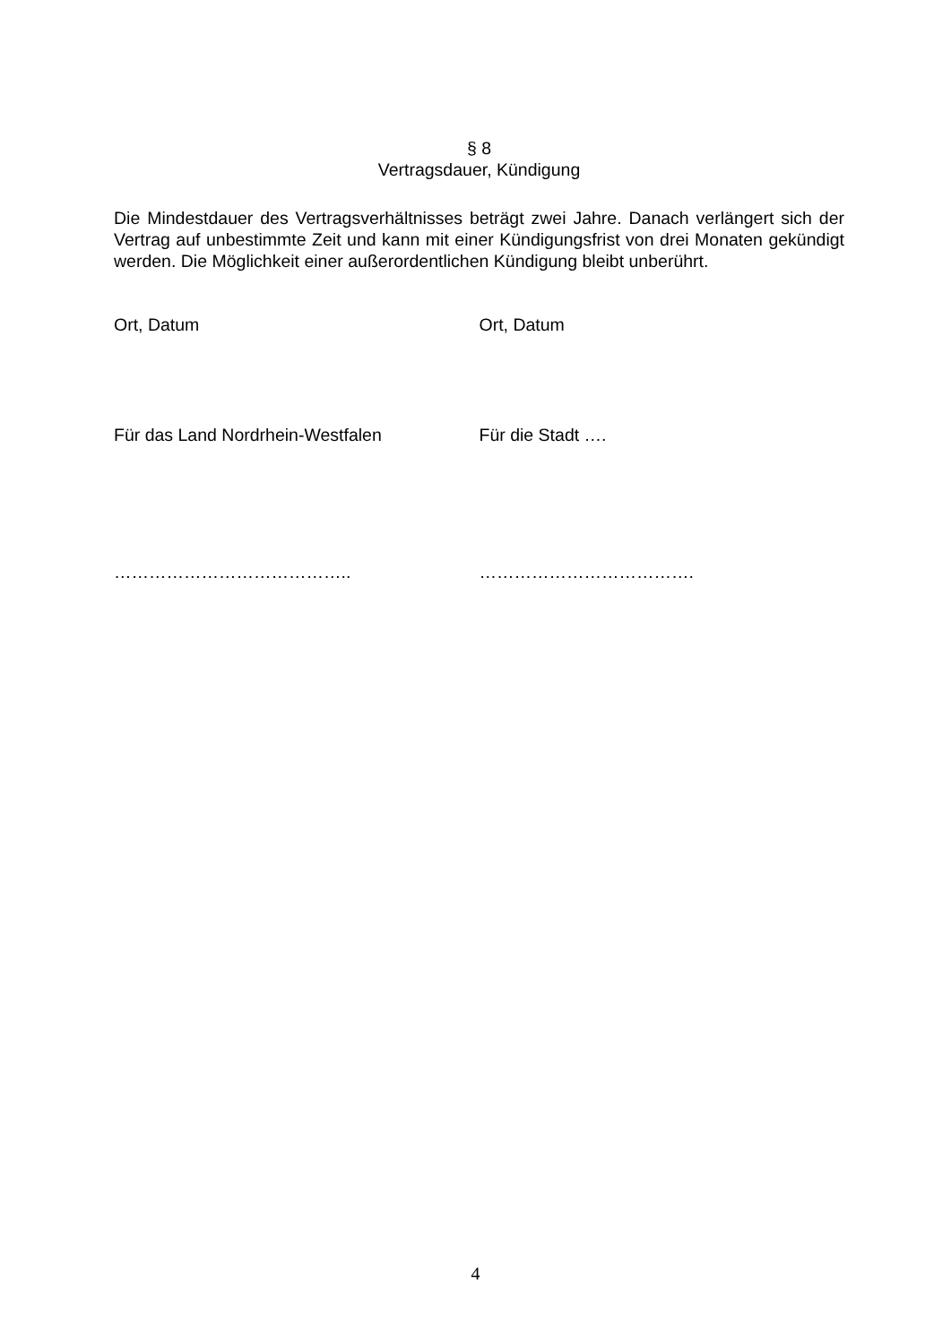§ 8
Vertragsdauer, Kündigung
Die Mindestdauer des Vertragsverhältnisses beträgt zwei Jahre. Danach verlängert sich der Vertrag auf unbestimmte Zeit und kann mit einer Kündigungsfrist von drei Monaten gekündigt werden. Die Möglichkeit einer außerordentlichen Kündigung bleibt unberührt.
Ort, Datum Ort, Datum
Für das Land Nordrhein-Westfalen Für die Stadt ….
………………………………….. ……………………………….
4